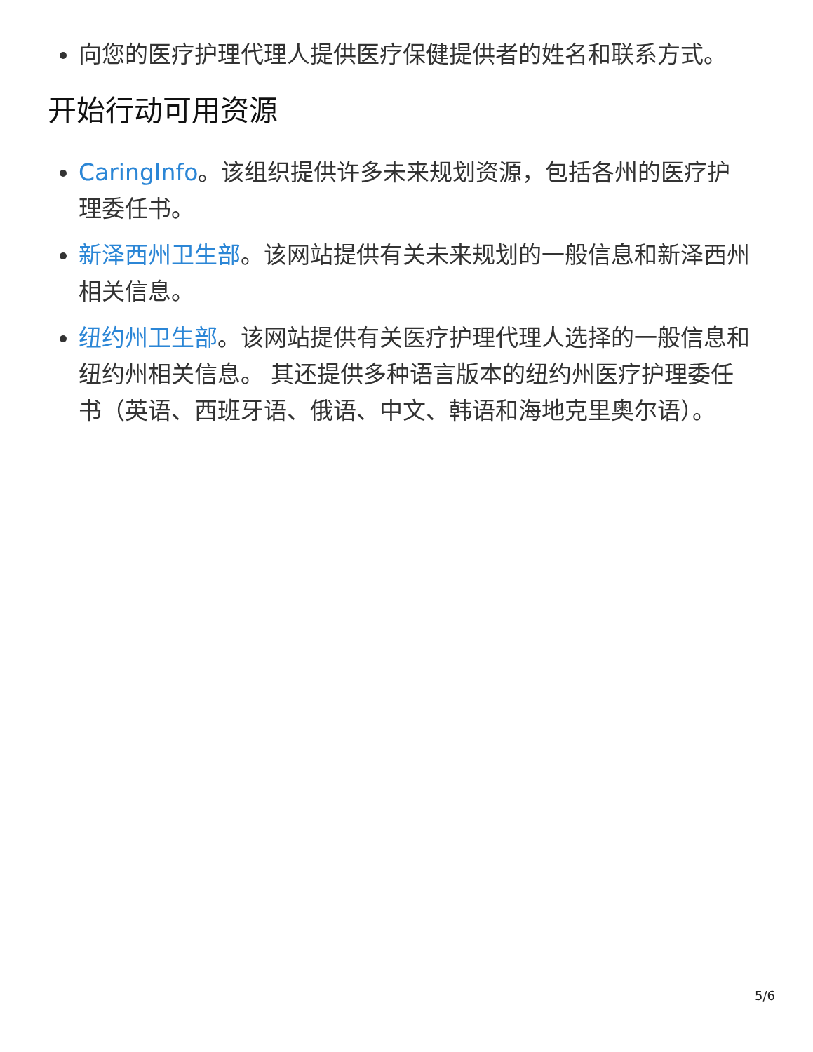向您的医疗护理代理人提供医疗保健提供者的姓名和联系方式。
开始行动可用资源
CaringInfo。该组织提供许多未来规划资源，包括各州的医疗护理委任书。
新泽西州卫生部。该网站提供有关未来规划的一般信息和新泽西州相关信息。
纽约州卫生部。该网站提供有关医疗护理代理人选择的一般信息和纽约州相关信息。 其还提供多种语言版本的纽约州医疗护理委任书（英语、西班牙语、俄语、中文、韩语和海地克里奥尔语）。
5/6